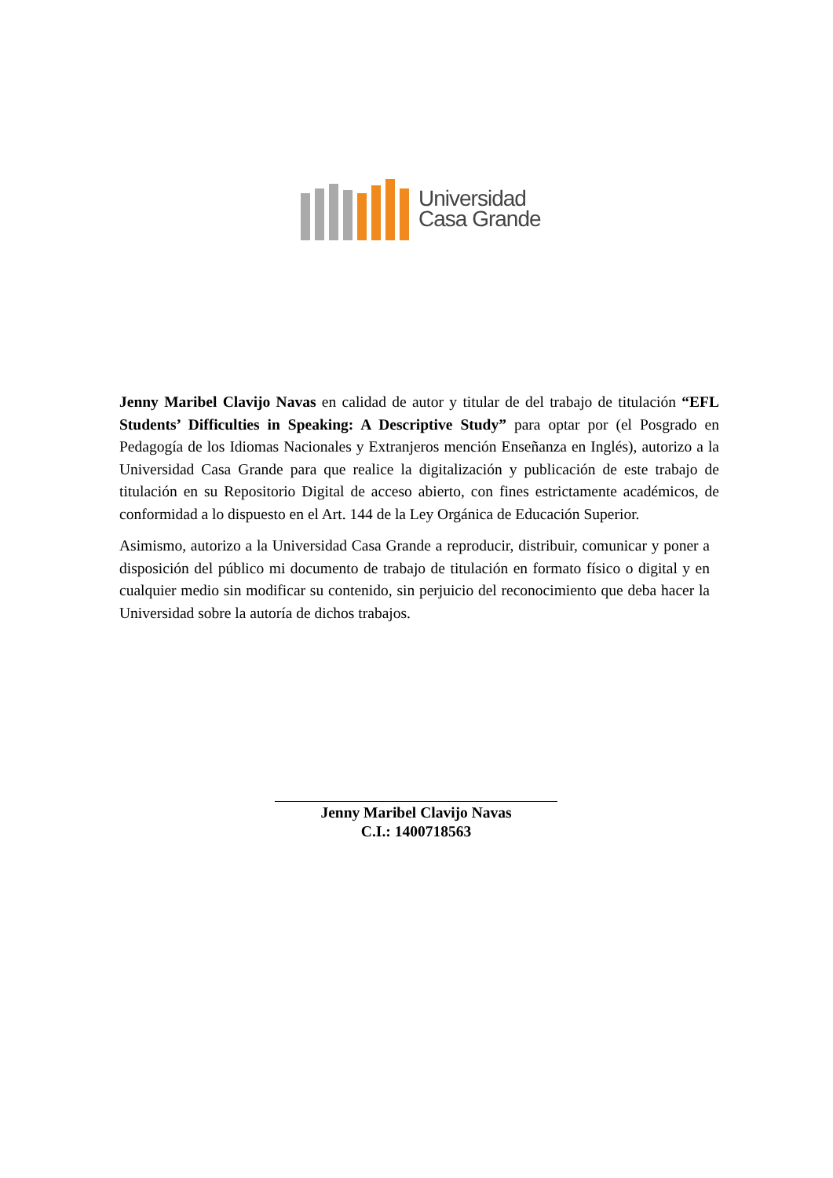Universidad
Casa Grande
Jenny Maribel Clavijo Navas en calidad de autor y titular de del trabajo de titulación “EFL Students’ Difficulties in Speaking: A Descriptive Study” para optar por (el Posgrado en Pedagogía de los Idiomas Nacionales y Extranjeros mención Enseñanza en Inglés), autorizo a la Universidad Casa Grande para que realice la digitalización y publicación de este trabajo de titulación en su Repositorio Digital de acceso abierto, con fines estrictamente académicos, de conformidad a lo dispuesto en el Art. 144 de la Ley Orgánica de Educación Superior.
Asimismo, autorizo a la Universidad Casa Grande a reproducir, distribuir, comunicar y poner a disposición del público mi documento de trabajo de titulación en formato físico o digital y en cualquier medio sin modificar su contenido, sin perjuicio del reconocimiento que deba hacer la Universidad sobre la autoría de dichos trabajos.
Jenny Maribel Clavijo Navas
C.I.: 1400718563